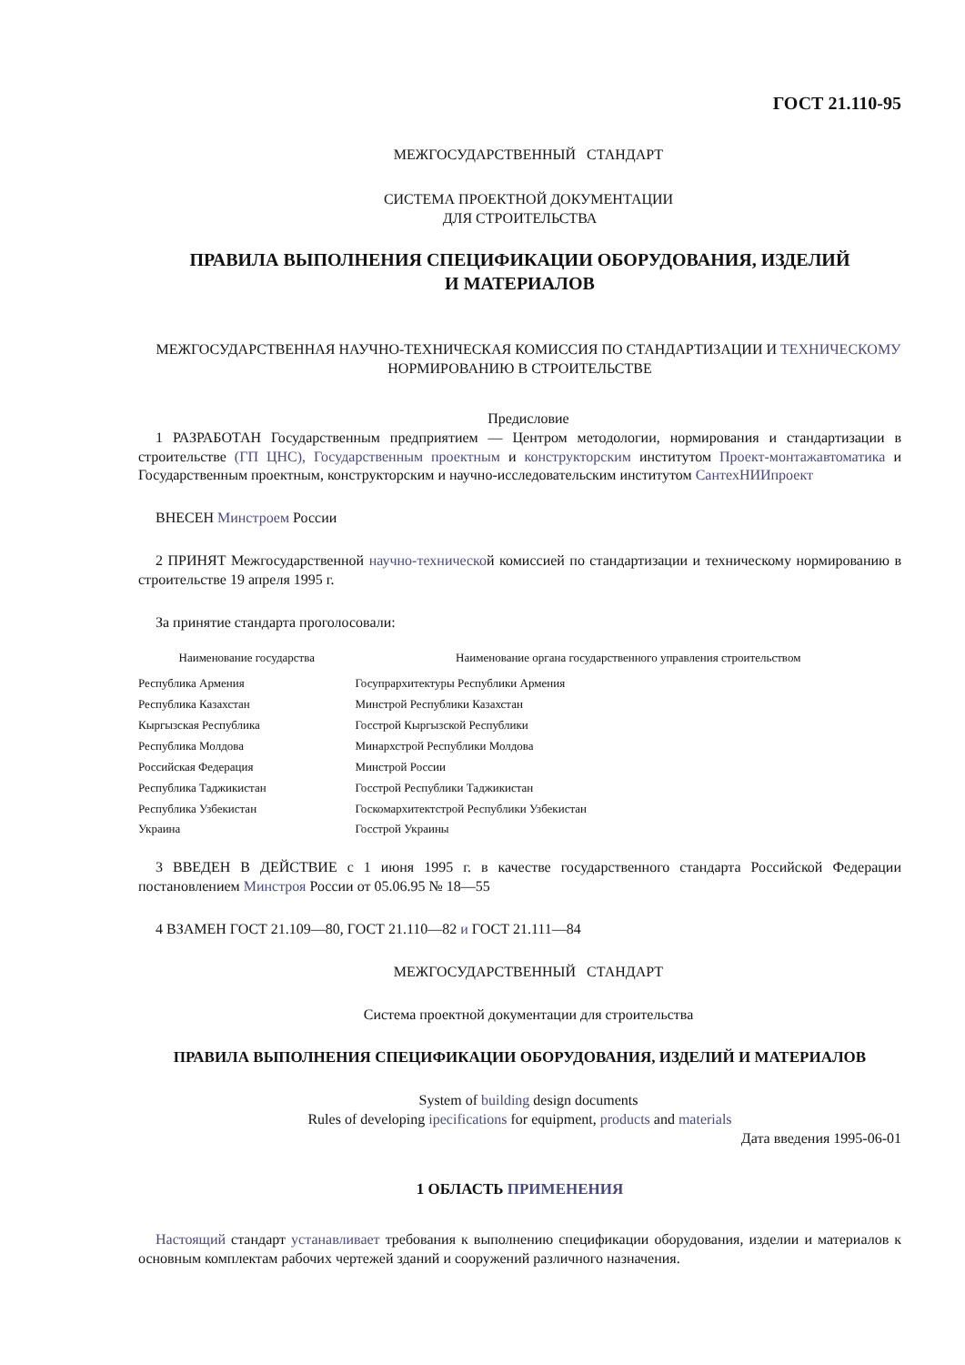ГОСТ 21.110-95
МЕЖГОСУДАРСТВЕННЫЙ СТАНДАРТ
СИСТЕМА ПРОЕКТНОЙ ДОКУМЕНТАЦИИ
ДЛЯ СТРОИТЕЛЬСТВА
ПРАВИЛА ВЫПОЛНЕНИЯ СПЕЦИФИКАЦИИ ОБОРУДОВАНИЯ, ИЗДЕЛИЙ
И МАТЕРИАЛОВ
МЕЖГОСУДАРСТВЕННАЯ НАУЧНО-ТЕХНИЧЕСКАЯ КОМИССИЯ ПО СТАНДАРТИЗАЦИИ И ТЕХНИЧЕСКОМУ НОРМИРОВАНИЮ В СТРОИТЕЛЬСТВЕ
Предисловие
1 РАЗРАБОТАН Государственным предприятием — Центром методологии, нормирования и стандартизации в строительстве (ГП ЦНС), Государственным проектным и конструкторским институтом Проект-монтажавтоматика и Государственным проектным, конструкторским и научно-исследовательским институтом СантехНИИпроект
ВНЕСЕН Минстроем России
2 ПРИНЯТ Межгосударственной научно-технической комиссией по стандартизации и техническому нормированию в строительстве 19 апреля 1995 г.
За принятие стандарта проголосовали:
| Наименование государства | Наименование органа государственного управления строительством |
| --- | --- |
| Республика Армения | Госупрархитектуры Республики Армения |
| Республика Казахстан | Минстрой Республики Казахстан |
| Кыргызская Республика | Госстрой Кыргызской Республики |
| Республика Молдова | Минархстрой Республики Молдова |
| Российская Федерация | Минстрой России |
| Республика Таджикистан | Госстрой Республики Таджикистан |
| Республика Узбекистан | Госкомархитектстрой Республики Узбекистан |
| Украина | Госстрой Украины |
3 ВВЕДЕН В ДЕЙСТВИЕ с 1 июня 1995 г. в качестве государственного стандарта Российской Федерации постановлением Минстроя России от 05.06.95 № 18—55
4 ВЗАМЕН ГОСТ 21.109—80, ГОСТ 21.110—82 и ГОСТ 21.111—84
МЕЖГОСУДАРСТВЕННЫЙ СТАНДАРТ
Система проектной документации для строительства
ПРАВИЛА ВЫПОЛНЕНИЯ СПЕЦИФИКАЦИИ ОБОРУДОВАНИЯ, ИЗДЕЛИЙ И МАТЕРИАЛОВ
System of building design documents
Rules of developing ipecifications for equipment, products and materials
Дата введения 1995-06-01
1 ОБЛАСТЬ ПРИМЕНЕНИЯ
Настоящий стандарт устанавливает требования к выполнению спецификации оборудования, изделии и материалов к основным комплектам рабочих чертежей зданий и сооружений различного назначения.